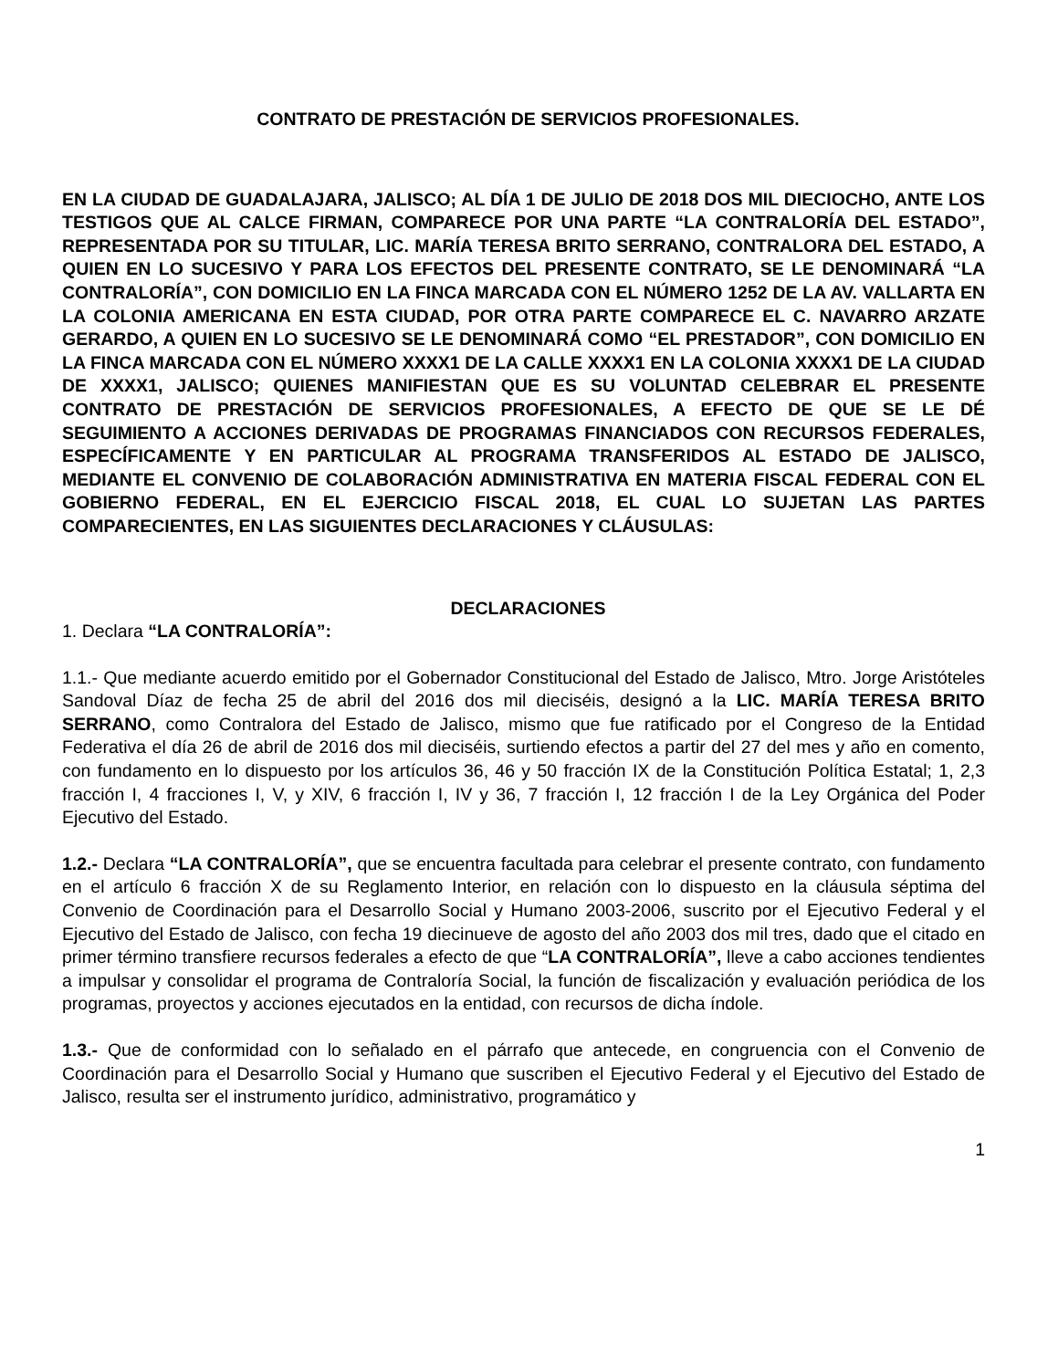CONTRATO DE PRESTACIÓN DE SERVICIOS PROFESIONALES.
EN LA CIUDAD DE GUADALAJARA, JALISCO; AL DÍA 1 DE JULIO DE 2018 DOS MIL DIECIOCHO, ANTE LOS TESTIGOS QUE AL CALCE FIRMAN, COMPARECE POR UNA PARTE “LA CONTRALORÍA DEL ESTADO”, REPRESENTADA POR SU TITULAR, LIC. MARÍA TERESA BRITO SERRANO, CONTRALORA DEL ESTADO, A QUIEN EN LO SUCESIVO Y PARA LOS EFECTOS DEL PRESENTE CONTRATO, SE LE DENOMINARÁ “LA CONTRALORÍA”, CON DOMICILIO EN LA FINCA MARCADA CON EL NÚMERO 1252 DE LA AV. VALLARTA EN LA COLONIA AMERICANA EN ESTA CIUDAD, POR OTRA PARTE COMPARECE EL C. NAVARRO ARZATE GERARDO, A QUIEN EN LO SUCESIVO SE LE DENOMINARÁ COMO “EL PRESTADOR”, CON DOMICILIO EN LA FINCA MARCADA CON EL NÚMERO XXXX1 DE LA CALLE XXXX1 EN LA COLONIA XXXX1 DE LA CIUDAD DE XXXX1, JALISCO; QUIENES MANIFIESTAN QUE ES SU VOLUNTAD CELEBRAR EL PRESENTE CONTRATO DE PRESTACIÓN DE SERVICIOS PROFESIONALES, A EFECTO DE QUE SE LE DÉ SEGUIMIENTO A ACCIONES DERIVADAS DE PROGRAMAS FINANCIADOS CON RECURSOS FEDERALES, ESPECÍFICAMENTE Y EN PARTICULAR AL PROGRAMA TRANSFERIDOS AL ESTADO DE JALISCO, MEDIANTE EL CONVENIO DE COLABORACIÓN ADMINISTRATIVA EN MATERIA FISCAL FEDERAL CON EL GOBIERNO FEDERAL, EN EL EJERCICIO FISCAL 2018, EL CUAL LO SUJETAN LAS PARTES COMPARECIENTES, EN LAS SIGUIENTES DECLARACIONES Y CLÁUSULAS:
DECLARACIONES
1. Declara “LA CONTRALORÍA”:
1.1.- Que mediante acuerdo emitido por el Gobernador Constitucional del Estado de Jalisco, Mtro. Jorge Aristóteles Sandoval Díaz de fecha 25 de abril del 2016 dos mil dieciséis, designó a la LIC. MARÍA TERESA BRITO SERRANO, como Contralora del Estado de Jalisco, mismo que fue ratificado por el Congreso de la Entidad Federativa el día 26 de abril de 2016 dos mil dieciséis, surtiendo efectos a partir del 27 del mes y año en comento, con fundamento en lo dispuesto por los artículos 36, 46 y 50 fracción IX de la Constitución Política Estatal; 1, 2,3 fracción I, 4 fracciones I, V, y XIV, 6 fracción I, IV y 36, 7 fracción I, 12 fracción I de la Ley Orgánica del Poder Ejecutivo del Estado.
1.2.- Declara “LA CONTRALORÍA”, que se encuentra facultada para celebrar el presente contrato, con fundamento en el artículo 6 fracción X de su Reglamento Interior, en relación con lo dispuesto en la cláusula séptima del Convenio de Coordinación para el Desarrollo Social y Humano 2003-2006, suscrito por el Ejecutivo Federal y el Ejecutivo del Estado de Jalisco, con fecha 19 diecinueve de agosto del año 2003 dos mil tres, dado que el citado en primer término transfiere recursos federales a efecto de que “LA CONTRALORÍA”, lleve a cabo acciones tendientes a impulsar y consolidar el programa de Contraloría Social, la función de fiscalización y evaluación periódica de los programas, proyectos y acciones ejecutados en la entidad, con recursos de dicha índole.
1.3.- Que de conformidad con lo señalado en el párrafo que antecede, en congruencia con el Convenio de Coordinación para el Desarrollo Social y Humano que suscriben el Ejecutivo Federal y el Ejecutivo del Estado de Jalisco, resulta ser el instrumento jurídico, administrativo, programático y
1